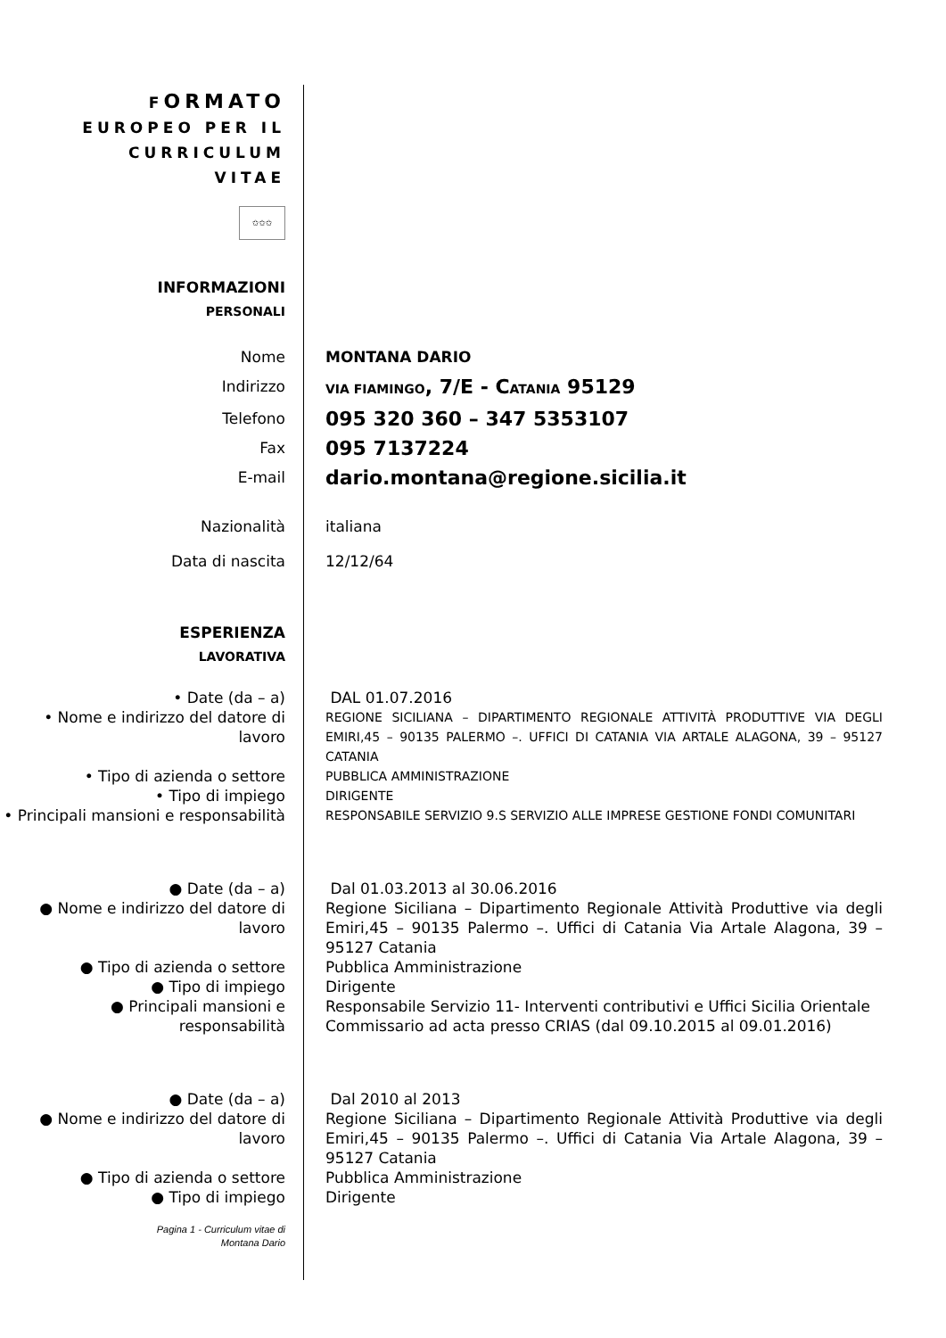FORMATO
EUROPEO PER IL
CURRICULUM
VITAE
✩✩✩
INFORMAZIONI
PERSONALI
Nome MONTANA DARIO
Indirizzo
VIA FIAMINGO, 7/E - CATANIA 95129
Telefono
095 320 360 – 347 5353107
Fax
095 7137224
E-mail
dario.montana@regione.sicilia.it
Nazionalità italiana
Data di nascita 12/12/64
ESPERIENZA
LAVORATIVA
• Date (da – a) DAL 01.07.2016
• Nome e indirizzo del datore di lavoro
REGIONE SICILIANA – DIPARTIMENTO REGIONALE ATTIVITÀ PRODUTTIVE VIA DEGLI EMIRI,45 – 90135 PALERMO –. UFFICI DI CATANIA VIA ARTALE ALAGONA, 39 – 95127 CATANIA
• Tipo di azienda o settore
PUBBLICA AMMINISTRAZIONE
• Tipo di impiego
DIRIGENTE
• Principali mansioni e responsabilità
RESPONSABILE SERVIZIO 9.S SERVIZIO ALLE IMPRESE GESTIONE FONDI COMUNITARI
● Date (da – a) Dal 01.03.2013 al 30.06.2016
● Nome e indirizzo del datore di lavoro
Regione Siciliana – Dipartimento Regionale Attività Produttive via degli Emiri,45 – 90135 Palermo –. Uffici di Catania Via Artale Alagona, 39 – 95127 Catania
● Tipo di azienda o settore Pubblica Amministrazione
● Tipo di impiego Dirigente
● Principali mansioni e responsabilità
Responsabile Servizio 11- Interventi contributivi e Uffici Sicilia Orientale
Commissario ad acta presso CRIAS (dal 09.10.2015 al 09.01.2016)
● Date (da – a) Dal 2010 al 2013
● Nome e indirizzo del datore di lavoro
Regione Siciliana – Dipartimento Regionale Attività Produttive via degli Emiri,45 – 90135 Palermo –. Uffici di Catania Via Artale Alagona, 39 – 95127 Catania
● Tipo di azienda o settore Pubblica Amministrazione
● Tipo di impiego Dirigente
Pagina 1 - Curriculum vitae di
Montana Dario